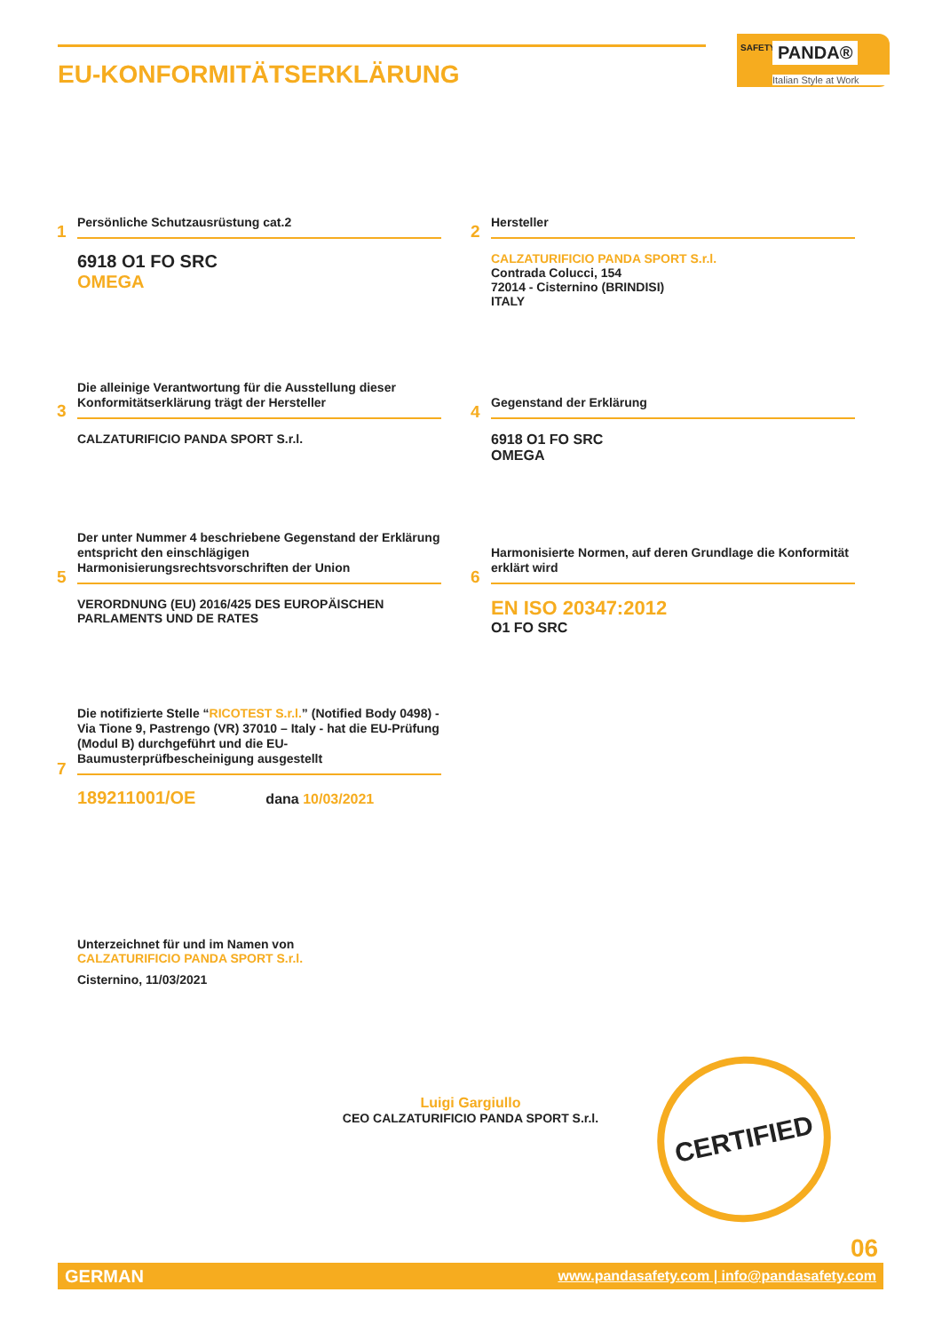EU-KONFORMITÄTSERKLÄRUNG
SAFETY PANDA®
Italian Style at Work
1
Persönliche Schutzausrüstung cat.2
6918 O1 FO SRC
OMEGA
2
Hersteller
CALZATURIFICIO PANDA SPORT S.r.l.
Contrada Colucci, 154
72014 - Cisternino (BRINDISI)
ITALY
3
Die alleinige Verantwortung für die Ausstellung dieser Konformitätserklärung trägt der Hersteller
CALZATURIFICIO PANDA SPORT S.r.l.
4
Gegenstand der Erklärung
6918 O1 FO SRC
OMEGA
5
Der unter Nummer 4 beschriebene Gegenstand der Erklärung entspricht den einschlägigen Harmonisierungsrechtsvorschriften der Union
VERORDNUNG (EU) 2016/425 DES EUROPÄISCHEN PARLAMENTS UND DE RATES
6
Harmonisierte Normen, auf deren Grundlage die Konformität erklärt wird
EN ISO 20347:2012
O1 FO SRC
7
Die notifizierte Stelle “RICOTEST S.r.l.” (Notified Body 0498) - Via Tione 9, Pastrengo (VR) 37010 – Italy - hat die EU-Prüfung (Modul B) durchgeführt und die EU-Baumusterprüfbescheinigung ausgestellt
189211001/OE dana 10/03/2021
Unterzeichnet für und im Namen von
CALZATURIFICIO PANDA SPORT S.r.l.
Cisternino, 11/03/2021
Luigi Gargiullo
CEO CALZATURIFICIO PANDA SPORT S.r.l.
CERTIFIED
06
GERMAN www.pandasafety.com | info@pandasafety.com